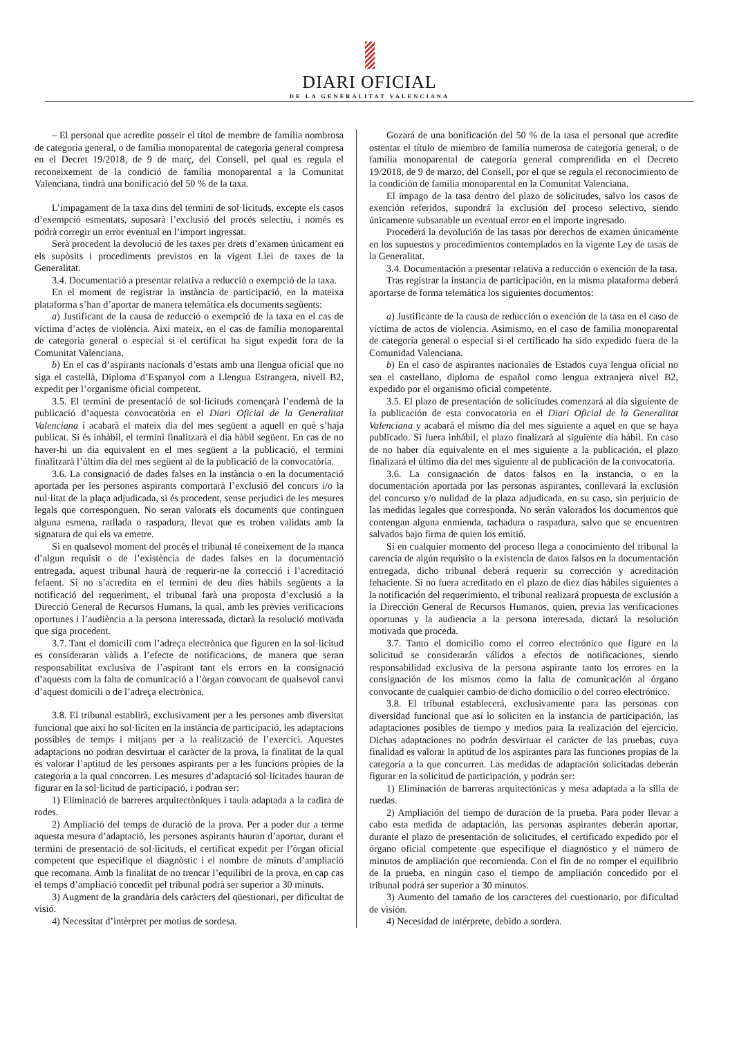DIARI OFICIAL
DE LA GENERALITAT VALENCIANA
– El personal que acredite posseir el títol de membre de família nombrosa de categoria general, o de família monoparental de categoria general compresa en el Decret 19/2018, de 9 de març, del Consell, pel qual es regula el reconeixement de la condició de família monoparental a la Comunitat Valenciana, tindrà una bonificació del 50 % de la taxa.
L’impagament de la taxa dins del termini de sol·licituds, excepte els casos d’exempció esmentats, suposarà l’exclusió del procés selectiu, i només es podrà corregir un error eventual en l’import ingressat.
Serà procedent la devolució de les taxes per drets d’examen únicament en els supòsits i procediments previstos en la vigent Llei de taxes de la Generalitat.
3.4. Documentació a presentar relativa a reducció o exempció de la taxa.
En el moment de registrar la instància de participació, en la mateixa plataforma s’han d’aportar de manera telemàtica els documents següents:
a) Justificant de la causa de reducció o exempció de la taxa en el cas de víctima d’actes de violència. Així mateix, en el cas de família monoparental de categoria general o especial si el certificat ha sigut expedit fora de la Comunitat Valenciana.
b) En el cas d’aspirants nacionals d’estats amb una llengua oficial que no siga el castellà, Diploma d’Espanyol com a Llengua Estrangera, nivell B2, expedit per l’organisme oficial competent.
3.5. El termini de presentació de sol·licituds començarà l’endemà de la publicació d’aquesta convocatòria en el Diari Oficial de la Generalitat Valenciana i acabarà el mateix dia del mes següent a aquell en què s’haja publicat. Si és inhàbil, el termini finalitzarà el dia hàbil següent. En cas de no haver-hi un dia equivalent en el mes següent a la publicació, el termini finalitzarà l’últim dia del mes següent al de la publicació de la convocatòria.
3.6. La consignació de dades falses en la instància o en la documentació aportada per les persones aspirants comportarà l’exclusió del concurs i/o la nul·litat de la plaça adjudicada, si és procedent, sense perjudici de les mesures legals que corresponguen. No seran valorats els documents que continguen alguna esmena, ratllada o raspadura, llevat que es troben validats amb la signatura de qui els va emetre.
Si en qualsevol moment del procés el tribunal té coneixement de la manca d’algun requisit o de l’existència de dades falses en la documentació entregada, aquest tribunal haurà de requerir-ne la correcció i l’acreditació fefaent. Si no s’acredita en el termini de deu dies hàbils següents a la notificació del requeriment, el tribunal farà una proposta d’exclusió a la Direcció General de Recursos Humans, la qual, amb les prèvies verificacions oportunes i l’audiència a la persona interessada, dictarà la resolució motivada que siga procedent.
3.7. Tant el domicili com l’adreça electrònica que figuren en la sol·licitud es consideraran vàlids a l’efecte de notificacions, de manera que seran responsabilitat exclusiva de l’aspirant tant els errors en la consignació d’aquests com la falta de comunicació a l’òrgan convocant de qualsevol canvi d’aquest domicili o de l’adreça electrònica.
3.8. El tribunal establirà, exclusivament per a les persones amb diversitat funcional que així ho sol·liciten en la instància de participació, les adaptacions possibles de temps i mitjans per a la realització de l’exercici. Aquestes adaptacions no podran desvirtuar el caràcter de la prova, la finalitat de la qual és valorar l’aptitud de les persones aspirants per a les funcions pròpies de la categoria a la qual concorren. Les mesures d’adaptació sol·licitades hauran de figurar en la sol·licitud de participació, i podran ser:
1) Eliminació de barreres arquitectòniques i taula adaptada a la cadira de rodes.
2) Ampliació del temps de duració de la prova. Per a poder dur a terme aquesta mesura d’adaptació, les persones aspirants hauran d’aportar, durant el termini de presentació de sol·licituds, el certificat expedit per l’òrgan oficial competent que especifique el diagnòstic i el nombre de minuts d’ampliació que recomana. Amb la finalitat de no trencar l’equilibri de la prova, en cap cas el temps d’ampliació concedit pel tribunal podrà ser superior a 30 minuts.
3) Augment de la grandària dels caràcters del qüestionari, per dificultat de visió.
4) Necessitat d’intèrpret per motius de sordesa.
Gozará de una bonificación del 50 % de la tasa el personal que acredite ostentar el título de miembro de familia numerosa de categoría general, o de familia monoparental de categoría general comprendida en el Decreto 19/2018, de 9 de marzo, del Consell, por el que se regula el reconocimiento de la condición de familia monoparental en la Comunitat Valenciana.
El impago de la tasa dentro del plazo de solicitudes, salvo los casos de exención referidos, supondrá la exclusión del proceso selectivo, siendo únicamente subsanable un eventual error en el importe ingresado.
Procederá la devolución de las tasas por derechos de examen únicamente en los supuestos y procedimientos contemplados en la vigente Ley de tasas de la Generalitat.
3.4. Documentación a presentar relativa a reducción o exención de la tasa.
Tras registrar la instancia de participación, en la misma plataforma deberá aportarse de forma telemática los siguientes documentos:
a) Justificante de la causa de reducción o exención de la tasa en el caso de víctima de actos de violencia. Asimismo, en el caso de familia monoparental de categoría general o especial si el certificado ha sido expedido fuera de la Comunidad Valenciana.
b) En el caso de aspirantes nacionales de Estados cuya lengua oficial no sea el castellano, diploma de español como lengua extranjera nivel B2, expedido por el organismo oficial competente.
3.5. El plazo de presentación de solicitudes comenzará al día siguiente de la publicación de esta convocatoria en el Diari Oficial de la Generalitat Valenciana y acabará el mismo día del mes siguiente a aquel en que se haya publicado. Si fuera inhábil, el plazo finalizará al siguiente día hábil. En caso de no haber día equivalente en el mes siguiente a la publicación, el plazo finalizará el último día del mes siguiente al de publicación de la convocatoria.
3.6. La consignación de datos falsos en la instancia, o en la documentación aportada por las personas aspirantes, conllevará la exclusión del concurso y/o nulidad de la plaza adjudicada, en su caso, sin perjuicio de las medidas legales que corresponda. No serán valorados los documentos que contengan alguna enmienda, tachadura o raspadura, salvo que se encuentren salvados bajo firma de quien los emitió.
Si en cualquier momento del proceso llega a conocimiento del tribunal la carencia de algún requisito o la existencia de datos falsos en la documentación entregada, dicho tribunal deberá requerir su corrección y acreditación fehaciente. Si no fuera acreditado en el plazo de diez días hábiles siguientes a la notificación del requerimiento, el tribunal realizará propuesta de exclusión a la Dirección General de Recursos Humanos, quien, previa las verificaciones oportunas y la audiencia a la persona interesada, dictará la resolución motivada que proceda.
3.7. Tanto el domicilio como el correo electrónico que figure en la solicitud se considerarán válidos a efectos de notificaciones, siendo responsabilidad exclusiva de la persona aspirante tanto los errores en la consignación de los mismos como la falta de comunicación al órgano convocante de cualquier cambio de dicho domicilio o del correo electrónico.
3.8. El tribunal establecerá, exclusivamente para las personas con diversidad funcional que así lo soliciten en la instancia de participación, las adaptaciones posibles de tiempo y medios para la realización del ejercicio. Dichas adaptaciones no podrán desvirtuar el carácter de las pruebas, cuya finalidad es valorar la aptitud de los aspirantes para las funciones propias de la categoría a la que concurren. Las medidas de adaptación solicitadas deberán figurar en la solicitud de participación, y podrán ser:
1) Eliminación de barreras arquitectónicas y mesa adaptada a la silla de ruedas.
2) Ampliación del tiempo de duración de la prueba. Para poder llevar a cabo esta medida de adaptación, las personas aspirantes deberán aportar, durante el plazo de presentación de solicitudes, el certificado expedido por el órgano oficial competente que especifique el diagnóstico y el número de minutos de ampliación que recomienda. Con el fin de no romper el equilibrio de la prueba, en ningún caso el tiempo de ampliación concedido por el tribunal podrá ser superior a 30 minutos.
3) Aumento del tamaño de los caracteres del cuestionario, por dificultad de visión.
4) Necesidad de intérprete, debido a sordera.